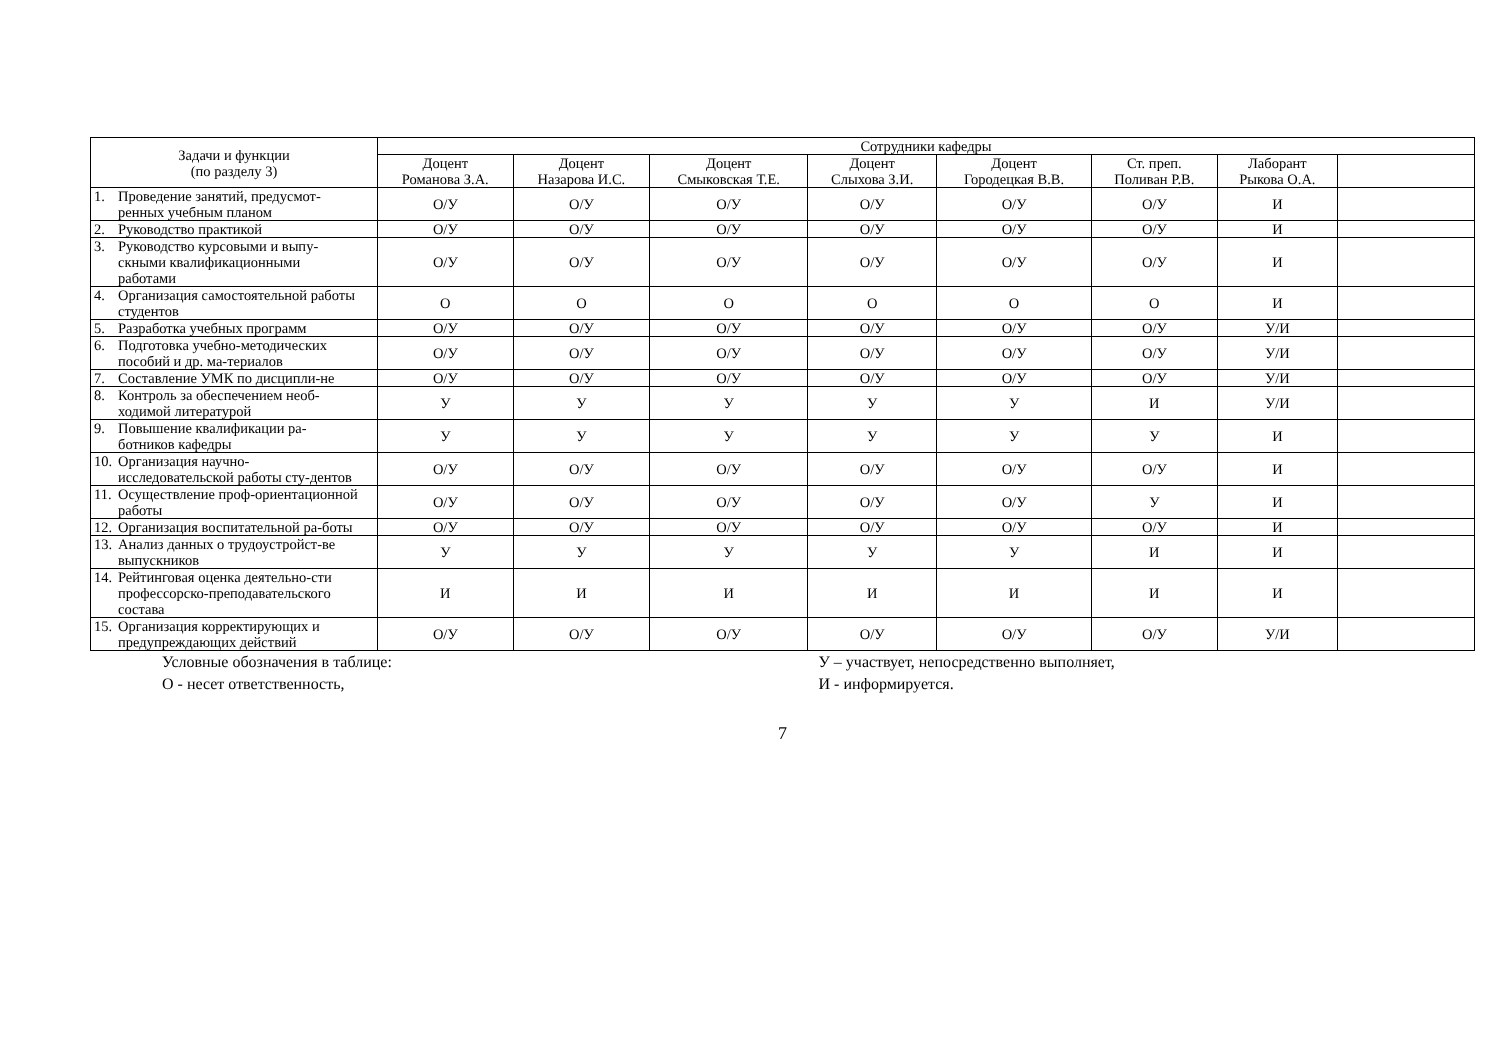| Задачи и функции (по разделу 3) | Сотрудники кафедры | | | | | | | |
| --- | --- | --- | --- | --- | --- | --- | --- | --- |
| | Доцент Романова З.А. | Доцент Назарова И.С. | Доцент Смыковская Т.Е. | Доцент Слыхова З.И. | Доцент Городецкая В.В. | Ст. преп. Поливан Р.В. | Лаборант Рыкова О.А. | |
| 1. Проведение занятий, предусмот-ренных учебным планом | О/У | О/У | О/У | О/У | О/У | О/У | И | |
| 2. Руководство практикой | О/У | О/У | О/У | О/У | О/У | О/У | И | |
| 3. Руководство курсовыми и выпу-скными квалификационными работами | О/У | О/У | О/У | О/У | О/У | О/У | И | |
| 4. Организация самостоятельной работы студентов | О | О | О | О | О | О | И | |
| 5. Разработка учебных программ | О/У | О/У | О/У | О/У | О/У | О/У | У/И | |
| 6. Подготовка учебно-методических пособий и др. ма-териалов | О/У | О/У | О/У | О/У | О/У | О/У | У/И | |
| 7. Составление УМК по дисципли-не | О/У | О/У | О/У | О/У | О/У | О/У | У/И | |
| 8. Контроль за обеспечением необ-ходимой литературой | У | У | У | У | У | И | У/И | |
| 9. Повышение квалификации ра-ботников кафедры | У | У | У | У | У | У | И | |
| 10. Организация научно-исследовательской работы сту-дентов | О/У | О/У | О/У | О/У | О/У | О/У | И | |
| 11. Осуществление проф-ориентационной работы | О/У | О/У | О/У | О/У | О/У | У | И | |
| 12. Организация воспитательной ра-боты | О/У | О/У | О/У | О/У | О/У | О/У | И | |
| 13. Анализ данных о трудоустройст-ве выпускников | У | У | У | У | У | И | И | |
| 14. Рейтинговая оценка деятельно-сти профессорско-преподавательского состава | И | И | И | И | И | И | И | |
| 15. Организация корректирующих и предупреждающих действий | О/У | О/У | О/У | О/У | О/У | О/У | У/И | |
Условные обозначения в таблице:
О - несет ответственность,
У – участвует, непосредственно выполняет,
И - информируется.
7